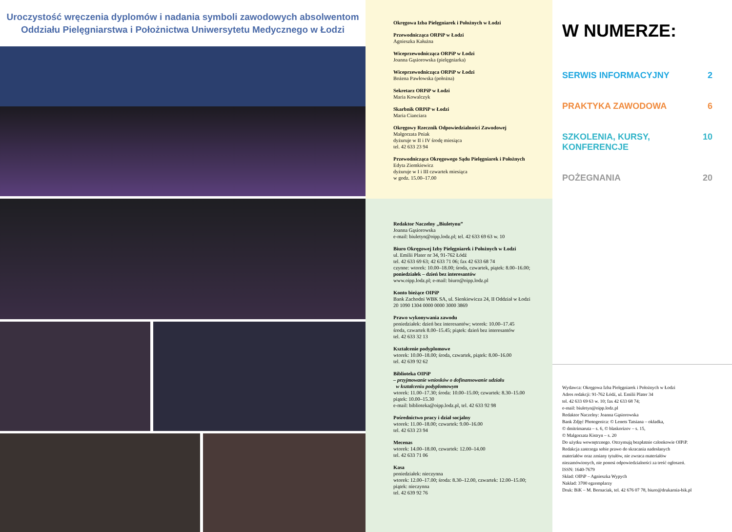Uroczystość wręczenia dyplomów i nadania symboli zawodowych absolwentom
Oddziału Pielęgniarstwa i Położnictwa Uniwersytetu Medycznego w Łodzi
Okręgowa Izba Pielęgniarek i Położnych w Łodzi
Przewodnicząca ORPiP w Łodzi
Agnieszka Kałużna
Wiceprzewodnicząca ORPiP w Łodzi
Joanna Gąsiorowska (pielęgniarka)
Wiceprzewodnicząca ORPiP w Łodzi
Bożena Pawłowska (położna)
Sekretarz ORPiP w Łodzi
Maria Kowalczyk
Skarbnik ORPiP w Łodzi
Maria Cianciara
Okręgowy Rzecznik Odpowiedzialności Zawodowej
Małgorzata Pniak
dyżuruje w II i IV środę miesiąca
tel. 42 633 23 94
Przewodnicząca Okręgowego Sądu Pielęgniarek i Położnych
Edyta Ziemkiewicz
dyżuruje w I i III czwartek miesiąca
w godz. 15.00–17.00
Redaktor Naczelny „Biuletynu”
Joanna Gąsiorowska
e-mail: biuletyn@oipp.lodz.pl; tel. 42 633 69 63 w. 10
Biuro Okręgowej Izby Pielęgniarek i Położnych w Łodzi
ul. Emilii Plater nr 34, 91-762 Łódź
tel. 42 633 69 63; 42 633 71 06; fax 42 633 68 74
czynne: wtorek: 10.00–18.00; środa, czwartek, piątek: 8.00–16.00;
poniedziałek – dzień bez interesantów
www.oipp.lodz.pl; e-mail: biuro@oipp.lodz.pl
Konto bieżące OIPiP
Bank Zachodni WBK SA, ul. Sienkiewicza 24, II Oddział w Łodzi
20 1090 1304 0000 0000 3000 3869
Prawo wykonywania zawodu
poniedziałek: dzień bez interesantów; wtorek: 10.00–17.45
środa, czwartek 8.00–15.45; piątek: dzień bez interesantów
tel. 42 633 32 13
Kształcenie podyplomowe
wtorek: 10.00–18.00; środa, czwartek, piątek: 8.00–16.00
tel. 42 639 92 62
Biblioteka OIPiP
– przyjmowanie wniosków o dofinansowanie udziału
w kształceniu podyplomowym
wtorek: 11.00–17.30; środa: 10.00–15.00; czwartek: 8.30–15.00
piątek: 10.00–15.30
e-mail: biblioteka@oipp.lodz.pl, tel. 42 633 92 98
Pośrednictwo pracy i dział socjalny
wtorek: 11.00–18.00; czwartek: 9.00–16.00
tel. 42 633 23 94
Mecenas
wtorek: 14.00–18.00, czwartek: 12.00–14.00
tel. 42 633 71 06
Kasa
poniedziałek: nieczynna
wtorek: 12.00–17.00; środa: 8.30–12.00, czwartek: 12.00–15.00;
piątek: nieczynna
tel. 42 639 92 76
W NUMERZE:
SERWIS INFORMACYJNY 2
PRAKTYKA ZAWODOWA 6
SZKOLENIA, KURSY, KONFERENCJE 10
POŻEGNANIA 20
Wydawca: Okręgowa Izba Pielęgniarek i Położnych w Łodzi
Adres redakcji: 91-762 Łódź, ul. Emilii Plater 34
tel. 42 633 69 63 w. 10; fax 42 633 68 74;
e-mail: biuletyn@oipp.lodz.pl
Redaktor Naczelny: Joanna Gąsiorowska
Bank Zdjęć Photogenica: © Lenets Tatsiana – okładka,
© dmitrimaruta – s. 6, © blaskorizov – s. 15,
© Malgorzata Kistryn – s. 20
Do użytku wewnętrznego. Otrzymują bezpłatnie członkowie OIPiP.
Redakcja zastrzega sobie prawo do skracania nadesłanych
materiałów oraz zmiany tytułów, nie zwraca materiałów
niezamówionych, nie ponosi odpowiedzialności za treść ogłoszeń.
ISSN: 1640-7679
Skład: OIPiP – Agnieszka Wypych
Nakład: 3700 egzemplarzy
Druk: BiK – M. Bernaciak, tel. 42 676 07 78, biuro@drukarnia-bik.pl